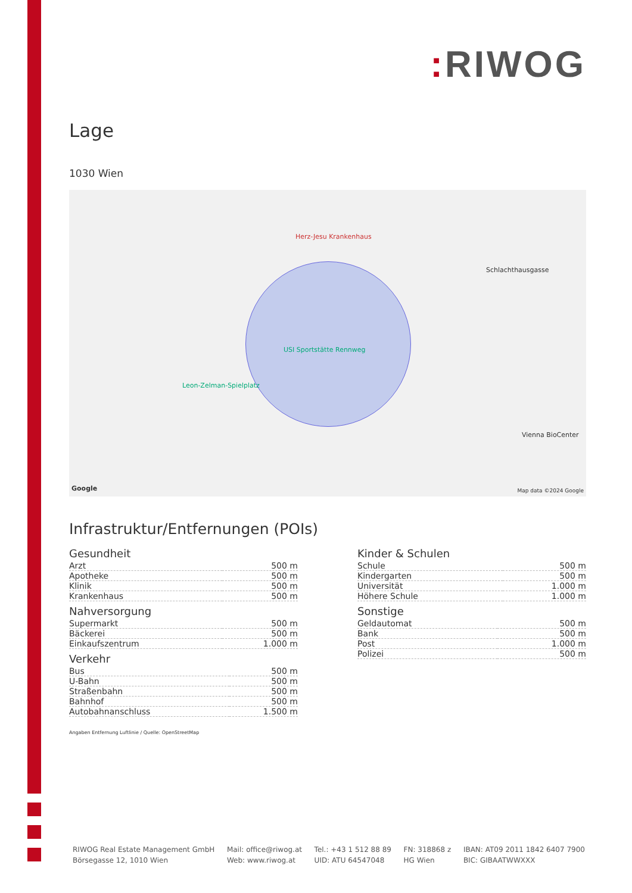: RIWOG
Lage
1030 Wien
USI Sportstätte Rennweg
Herz-Jesu Krankenhaus
Schlachthausgasse
Leon-Zelman-Spielplatz
Vienna BioCenter
Google Map data ©2024 Google
Infrastruktur/Entfernungen (POIs)
Gesundheit
| Arzt | 500 m |
| Apotheke | 500 m |
| Klinik | 500 m |
| Krankenhaus | 500 m |
Nahversorgung
| Supermarkt | 500 m |
| Bäckerei | 500 m |
| Einkaufszentrum | 1.000 m |
Verkehr
| Bus | 500 m |
| U-Bahn | 500 m |
| Straßenbahn | 500 m |
| Bahnhof | 500 m |
| Autobahnanschluss | 1.500 m |
Kinder & Schulen
| Schule | 500 m |
| Kindergarten | 500 m |
| Universität | 1.000 m |
| Höhere Schule | 1.000 m |
Sonstige
| Geldautomat | 500 m |
| Bank | 500 m |
| Post | 1.000 m |
| Polizei | 500 m |
Angaben Entfernung Luftlinie / Quelle: OpenStreetMap
RIWOG Real Estate Management GmbH
Börsegasse 12, 1010 Wien
Mail: office@riwog.at
Web: www.riwog.at
Tel.: +43 1 512 88 89
UID: ATU 64547048
FN: 318868 z
HG Wien
IBAN: AT09 2011 1842 6407 7900
BIC: GIBAATWWXXX